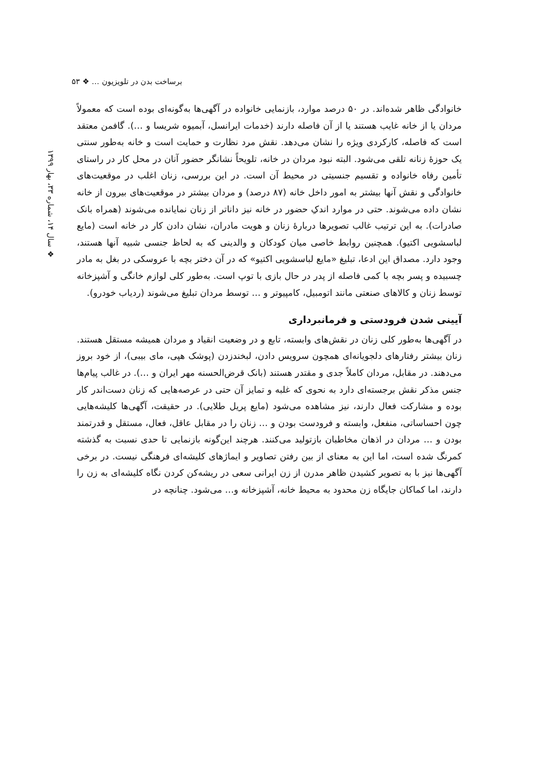برساخت بدن در تلویزیون … ❖ ۵۳
❖ سال ۱۴، شماره ۳۳، بهار ۱۳۹۹
خانوادگی ظاهر شده‌اند. در ۵۰ درصد موارد، بازنمایی خانواده در آگهی‌ها به‌گونه‌ای بوده است که معمولاً مردان یا از خانه غایب هستند یا از آن فاصله دارند (خدمات ایرانسل، آبمیوه شریسا و …). گافمن معتقد است که فاصله، کارکردی ویژه را نشان می‌دهد. نقش مرد نظارت و حمایت است و خانه به‌طور سنتی یک حوزهٔ زنانه تلقی می‌شود. البته نبود مردان در خانه، تلویحاً نشانگر حضور آنان در محل کار در راستای تأمین رفاه خانواده و تقسیم جنسیتی در محیط آن است. در این بررسی، زنان اغلب در موقعیت‌های خانوادگی و نقش آنها بیشتر به امور داخل خانه (۸۷ درصد) و مردان بیشتر در موقعیت‌های بیرون از خانه نشان داده می‌شوند. حتی در موارد اندکِ حضور در خانه نیز داناتر از زنان نمایانده می‌شوند (همراه بانک صادرات). به این ترتیب غالب تصویرها دربارهٔ زنان و هویت مادران، نشان دادن کار در خانه است (مایع لباسشویی اکتیو). همچنین روابط خاصی میان کودکان و والدینی که به لحاظ جنسی شبیه آنها هستند، وجود دارد. مصداق این ادعا، تبلیغ «مایع لباسشویی اکتیو» که در آن دختر بچه با عروسکی در بغل به مادر چسبیده و پسر بچه با کمی فاصله از پدر در حال بازی با توپ است. به‌طور کلی لوازم خانگی و آشپزخانه توسط زنان و کالاهای صنعتی مانند اتومبیل، کامپیوتر و … توسط مردان تبلیغ می‌شوند (ردیاب خودرو).
آیینی شدن فرودستی و فرمانبرداری
در آگهی‌ها به‌طور کلی زنان در نقش‌های وابسته، تابع و در وضعیت انقیاد و مردان همیشه مستقل هستند. زنان بیشتر رفتارهای دلجویانه‌ای همچون سرویس دادن، لبخندزدن (پوشک هپی، مای بیبی)، از خود بروز می‌دهند. در مقابل، مردان کاملاً جدی و مقتدر هستند (بانک قرض‌الحسنه مهر ایران و …). در غالب پیام‌ها جنس مذکر نقش برجسته‌ای دارد به نحوی که غلبه و تمایز آن حتی در عرصه‌هایی که زنان دست‌اندر کار بوده و مشارکت فعال دارند، نیز مشاهده می‌شود (مایع پریل طلایی). در حقیقت، آگهی‌ها کلیشه‌هایی چون احساساتی، منفعل، وابسته و فرودست بودن و … زنان را در مقابل عاقل، فعال، مستقل و قدرتمند بودن و … مردان در اذهان مخاطبان بازتولید می‌کنند. هرچند این‌گونه بازنمایی تا حدی نسبت به گذشته کمرنگ شده است، اما این به معنای از بین رفتن تصاویر و ایماژهای کلیشه‌ای فرهنگی نیست. در برخی آگهی‌ها نیز با به تصویر کشیدن ظاهر مدرن از زن ایرانی سعی در ریشه‌کن کردن نگاه کلیشه‌ای به زن را دارند، اما کماکان جایگاه زن محدود به محیط خانه، آشپزخانه و… می‌شود. چنانچه در